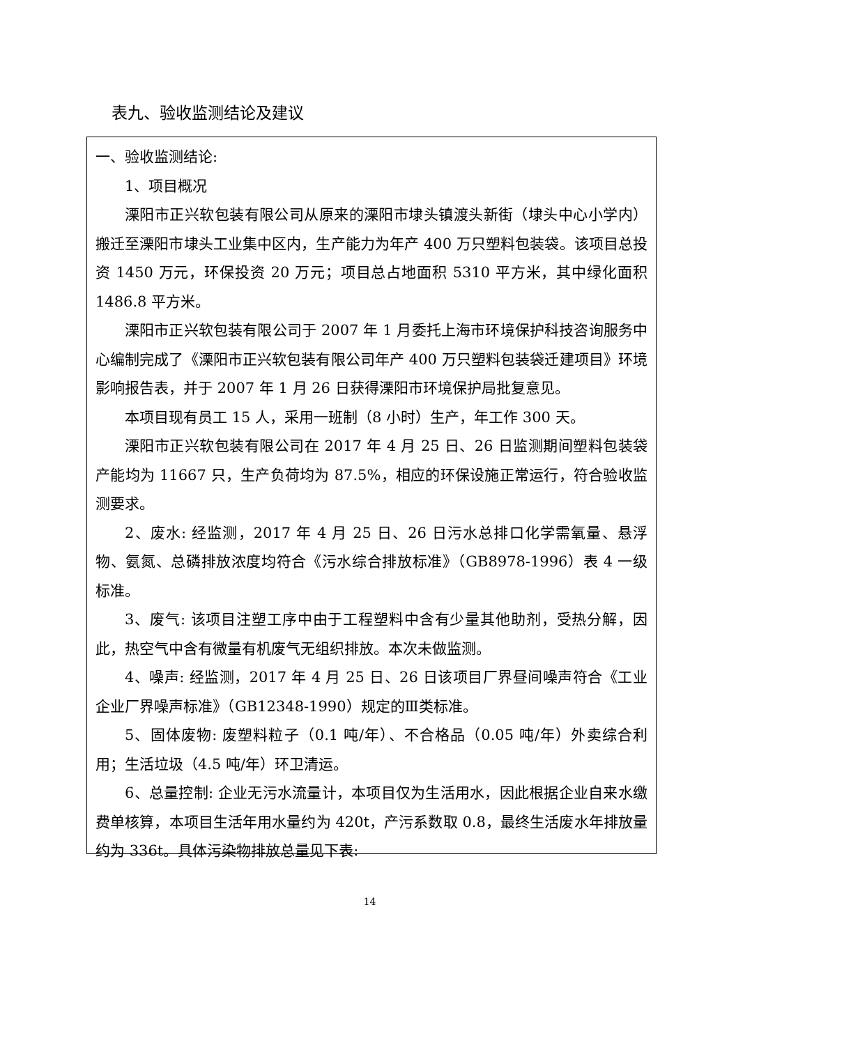表九、验收监测结论及建议
一、验收监测结论:
1、项目概况
溧阳市正兴软包装有限公司从原来的溧阳市埭头镇渡头新街（埭头中心小学内）搬迁至溧阳市埭头工业集中区内，生产能力为年产 400 万只塑料包装袋。该项目总投资 1450 万元，环保投资 20 万元；项目总占地面积 5310 平方米，其中绿化面积 1486.8 平方米。
溧阳市正兴软包装有限公司于 2007 年 1 月委托上海市环境保护科技咨询服务中心编制完成了《溧阳市正兴软包装有限公司年产 400 万只塑料包装袋迁建项目》环境影响报告表，并于 2007 年 1 月 26 日获得溧阳市环境保护局批复意见。
本项目现有员工 15 人，采用一班制（8 小时）生产，年工作 300 天。
溧阳市正兴软包装有限公司在 2017 年 4 月 25 日、26 日监测期间塑料包装袋产能均为 11667 只，生产负荷均为 87.5%，相应的环保设施正常运行，符合验收监测要求。
2、废水: 经监测，2017 年 4 月 25 日、26 日污水总排口化学需氧量、悬浮物、氨氮、总磷排放浓度均符合《污水综合排放标准》（GB8978-1996）表 4 一级标准。
3、废气: 该项目注塑工序中由于工程塑料中含有少量其他助剂，受热分解，因此，热空气中含有微量有机废气无组织排放。本次未做监测。
4、噪声: 经监测，2017 年 4 月 25 日、26 日该项目厂界昼间噪声符合《工业企业厂界噪声标准》（GB12348-1990）规定的Ⅲ类标准。
5、固体废物: 废塑料粒子（0.1 吨/年）、不合格品（0.05 吨/年）外卖综合利用；生活垃圾（4.5 吨/年）环卫清运。
6、总量控制: 企业无污水流量计，本项目仅为生活用水，因此根据企业自来水缴费单核算，本项目生活年用水量约为 420t，产污系数取 0.8，最终生活废水年排放量约为 336t。具体污染物排放总量见下表:
14